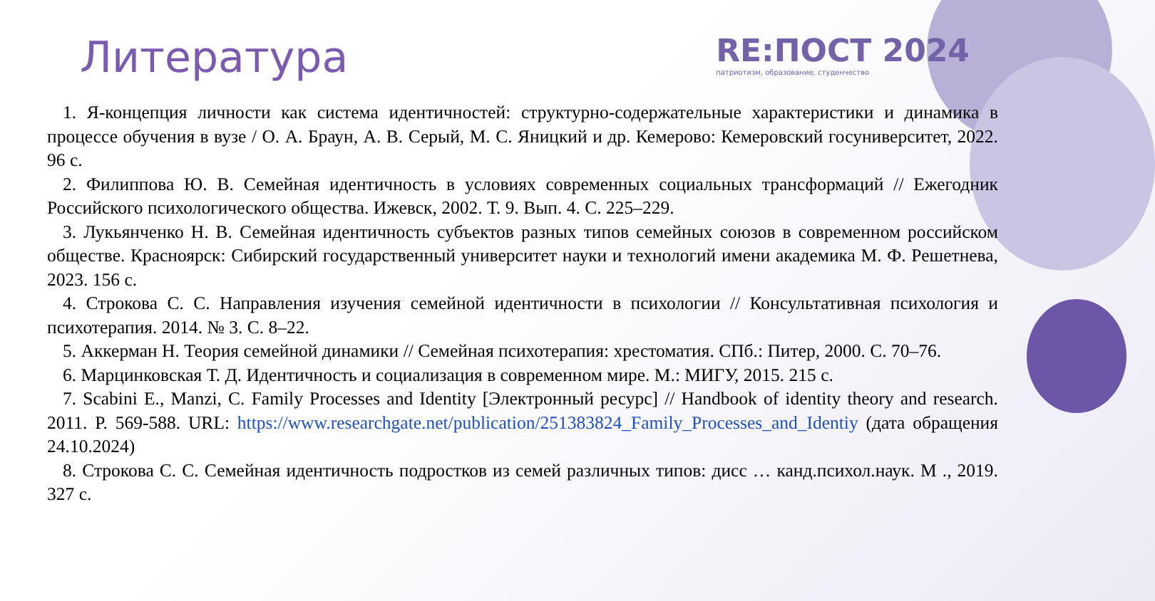Литература
RE:ПОСТ 2024
патриотизм, образование, студенчество
1. Я-концепция личности как система идентичностей: структурно-содержательные характеристики и динамика в процессе обучения в вузе / О. А. Браун, А. В. Серый, М. С. Яницкий и др. Кемерово: Кемеровский госуниверситет, 2022. 96 с.
2. Филиппова Ю. В. Семейная идентичность в условиях современных социальных трансформаций // Ежегодник Российского психологического общества. Ижевск, 2002. Т. 9. Вып. 4. С. 225–229.
3. Лукьянченко Н. В. Семейная идентичность субъектов разных типов семейных союзов в современном российском обществе. Красноярск: Сибирский государственный университет науки и технологий имени академика М. Ф. Решетнева, 2023. 156 с.
4. Строкова С. С. Направления изучения семейной идентичности в психологии // Консультативная психология и психотерапия. 2014. № 3. С. 8–22.
5. Аккерман Н. Теория семейной динамики // Семейная психотерапия: хрестоматия. СПб.: Питер, 2000. С. 70–76.
6. Марцинковская Т. Д. Идентичность и социализация в современном мире. М.: МИГУ, 2015. 215 с.
7. Scabini E., Manzi, C. Family Processes and Identity [Электронный ресурс] // Handbook of identity theory and research. 2011. P. 569-588. URL: https://www.researchgate.net/publication/251383824_Family_Processes_and_Identiy (дата обращения 24.10.2024)
8. Строкова С. С. Семейная идентичность подростков из семей различных типов: дисс … канд.психол.наук. М ., 2019. 327 с.